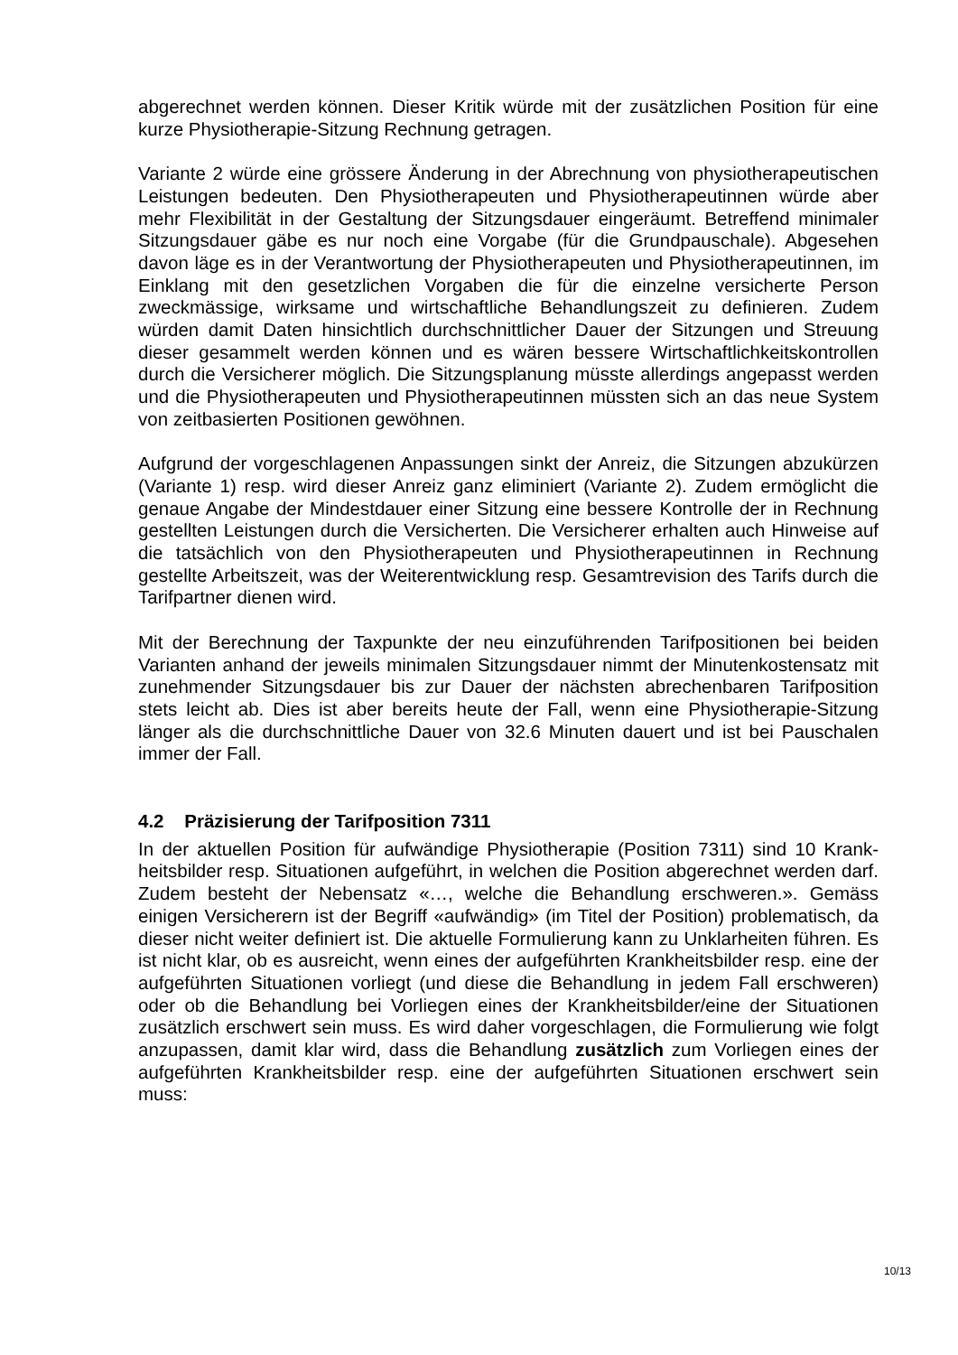abgerechnet werden können. Dieser Kritik würde mit der zusätzlichen Position für eine kurze Physiotherapie-Sitzung Rechnung getragen.
Variante 2 würde eine grössere Änderung in der Abrechnung von physiotherapeutischen Leistungen bedeuten. Den Physiotherapeuten und Physiotherapeutinnen würde aber mehr Flexibilität in der Gestaltung der Sitzungsdauer eingeräumt. Betreffend minimaler Sitzungsdauer gäbe es nur noch eine Vorgabe (für die Grundpauschale). Abgesehen davon läge es in der Verantwortung der Physiothera­peuten und Physiotherapeutinnen, im Einklang mit den gesetzlichen Vorgaben die für die einzelne versicherte Person zweckmässige, wirksame und wirtschaftliche Behandlungszeit zu definieren. Zudem würden damit Daten hinsichtlich durchschnittlicher Dauer der Sitzungen und Streuung dieser gesammelt werden können und es wären bessere Wirtschaftlichkeitskontrollen durch die Versicherer möglich. Die Sitzungsplanung müsste allerdings angepasst werden und die Physiotherapeuten und Physiotherapeutinnen müssten sich an das neue System von zeitbasierten Positionen gewöhnen.
Aufgrund der vorgeschlagenen Anpassungen sinkt der Anreiz, die Sitzungen abzukürzen (Variante 1) resp. wird dieser Anreiz ganz eliminiert (Variante 2). Zudem ermöglicht die genaue Angabe der Mindestdauer einer Sitzung eine bessere Kontrolle der in Rechnung gestellten Leistungen durch die Versicherten. Die Versicherer erhalten auch Hinweise auf die tatsächlich von den Physiotherapeuten und Physiotherapeutinnen in Rechnung gestellte Arbeitszeit, was der Weiterentwicklung resp. Gesamtrevision des Tarifs durch die Tarifpartner dienen wird.
Mit der Berechnung der Taxpunkte der neu einzuführenden Tarifpositionen bei beiden Varianten anhand der jeweils minimalen Sitzungsdauer nimmt der Minutenkostensatz mit zunehmender Sitzungsdauer bis zur Dauer der nächsten abrechenbaren Tarifposition stets leicht ab. Dies ist aber bereits heute der Fall, wenn eine Physiotherapie-Sitzung länger als die durchschnittliche Dauer von 32.6 Minuten dauert und ist bei Pauschalen immer der Fall.
4.2 Präzisierung der Tarifposition 7311
In der aktuellen Position für aufwändige Physiotherapie (Position 7311) sind 10 Krank­heitsbilder resp. Situationen aufgeführt, in welchen die Position abgerechnet werden darf. Zudem besteht der Nebensatz «…, welche die Behandlung erschweren.». Ge­mäss einigen Versicherern ist der Begriff «aufwändig» (im Titel der Position) problema­tisch, da dieser nicht weiter definiert ist. Die aktuelle Formulierung kann zu Unklarheiten führen. Es ist nicht klar, ob es ausreicht, wenn eines der aufgeführten Krankheitsbilder resp. eine der aufgeführten Situationen vorliegt (und diese die Behandlung in jedem Fall erschweren) oder ob die Behandlung bei Vorliegen eines der Krankheitsbilder/eine der Situationen zusätzlich erschwert sein muss. Es wird daher vorgeschlagen, die For­mulierung wie folgt anzupassen, damit klar wird, dass die Behandlung zusätzlich zum Vorliegen eines der aufgeführten Krankheitsbilder resp. eine der aufgeführten Situatio­nen erschwert sein muss:
10/13